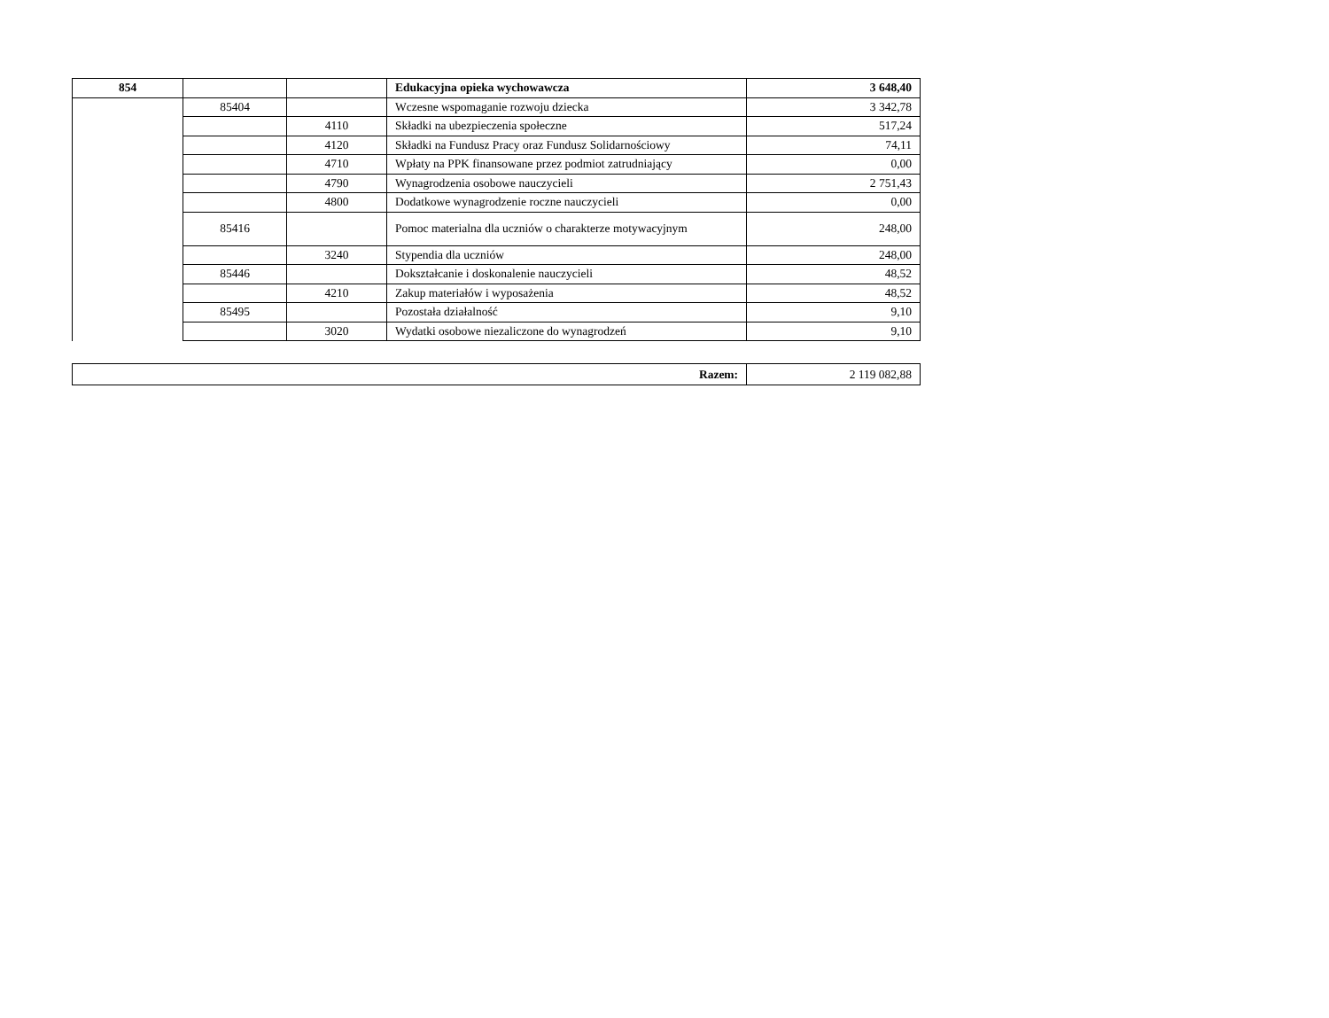| 854 | | | Edukacyjna opieka wychowawcza | 3 648,40 |
| | 85404 | | Wczesne wspomaganie rozwoju dziecka | 3 342,78 |
| | | 4110 | Składki na ubezpieczenia społeczne | 517,24 |
| | | 4120 | Składki na Fundusz Pracy oraz Fundusz Solidarnościowy | 74,11 |
| | | 4710 | Wpłaty na PPK finansowane przez podmiot zatrudniający | 0,00 |
| | | 4790 | Wynagrodzenia osobowe nauczycieli | 2 751,43 |
| | | 4800 | Dodatkowe wynagrodzenie roczne nauczycieli | 0,00 |
| | 85416 | | Pomoc materialna dla uczniów o charakterze motywacyjnym | 248,00 |
| | | 3240 | Stypendia dla uczniów | 248,00 |
| | 85446 | | Dokształcanie i doskonalenie nauczycieli | 48,52 |
| | | 4210 | Zakup materiałów i wyposażenia | 48,52 |
| | 85495 | | Pozostała działalność | 9,10 |
| | | 3020 | Wydatki osobowe niezaliczone do wynagrodzeń | 9,10 |
| Razem: | 2 119 082,88 |